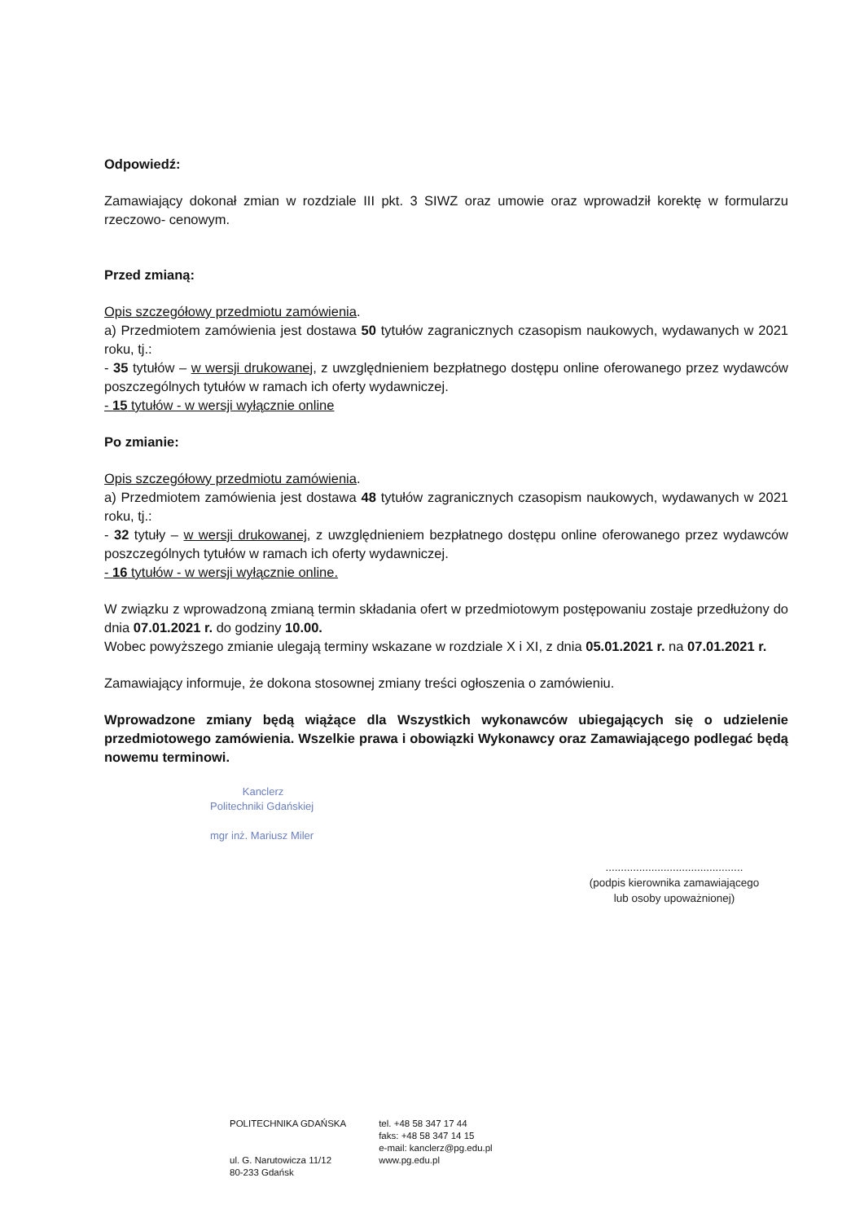Odpowiedź:
Zamawiający dokonał zmian w rozdziale III pkt. 3 SIWZ oraz umowie oraz wprowadził korektę w formularzu rzeczowo- cenowym.
Przed zmianą:
Opis szczegółowy przedmiotu zamówienia.
a) Przedmiotem zamówienia jest dostawa 50 tytułów zagranicznych czasopism naukowych, wydawanych w 2021 roku, tj.:
- 35 tytułów – w wersji drukowanej, z uwzględnieniem bezpłatnego dostępu online oferowanego przez wydawców poszczególnych tytułów w ramach ich oferty wydawniczej.
- 15 tytułów - w wersji wyłącznie online
Po zmianie:
Opis szczegółowy przedmiotu zamówienia.
a) Przedmiotem zamówienia jest dostawa 48 tytułów zagranicznych czasopism naukowych, wydawanych w 2021 roku, tj.:
- 32 tytuły – w wersji drukowanej, z uwzględnieniem bezpłatnego dostępu online oferowanego przez wydawców poszczególnych tytułów w ramach ich oferty wydawniczej.
- 16 tytułów - w wersji wyłącznie online.
W związku z wprowadzoną zmianą termin składania ofert w przedmiotowym postępowaniu zostaje przedłużony do dnia 07.01.2021 r. do godziny 10.00.
Wobec powyższego zmianie ulegają terminy wskazane w rozdziale X i XI, z dnia 05.01.2021 r. na 07.01.2021 r.
Zamawiający informuje, że dokona stosownej zmiany treści ogłoszenia o zamówieniu.
Wprowadzone zmiany będą wiążące dla Wszystkich wykonawców ubiegających się o udzielenie przedmiotowego zamówienia. Wszelkie prawa i obowiązki Wykonawcy oraz Zamawiającego podlegać będą nowemu terminowi.
Kanclerz
Politechniki Gdańskiej
mgr inż. Mariusz Miler
.............................................
(podpis kierownika zamawiającego
lub osoby upoważnionej)
POLITECHNIKA GDAŃSKA
ul. G. Narutowicza 11/12
80-233 Gdańsk
tel. +48 58 347 17 44
faks: +48 58 347 14 15
e-mail: kanclerz@pg.edu.pl
www.pg.edu.pl